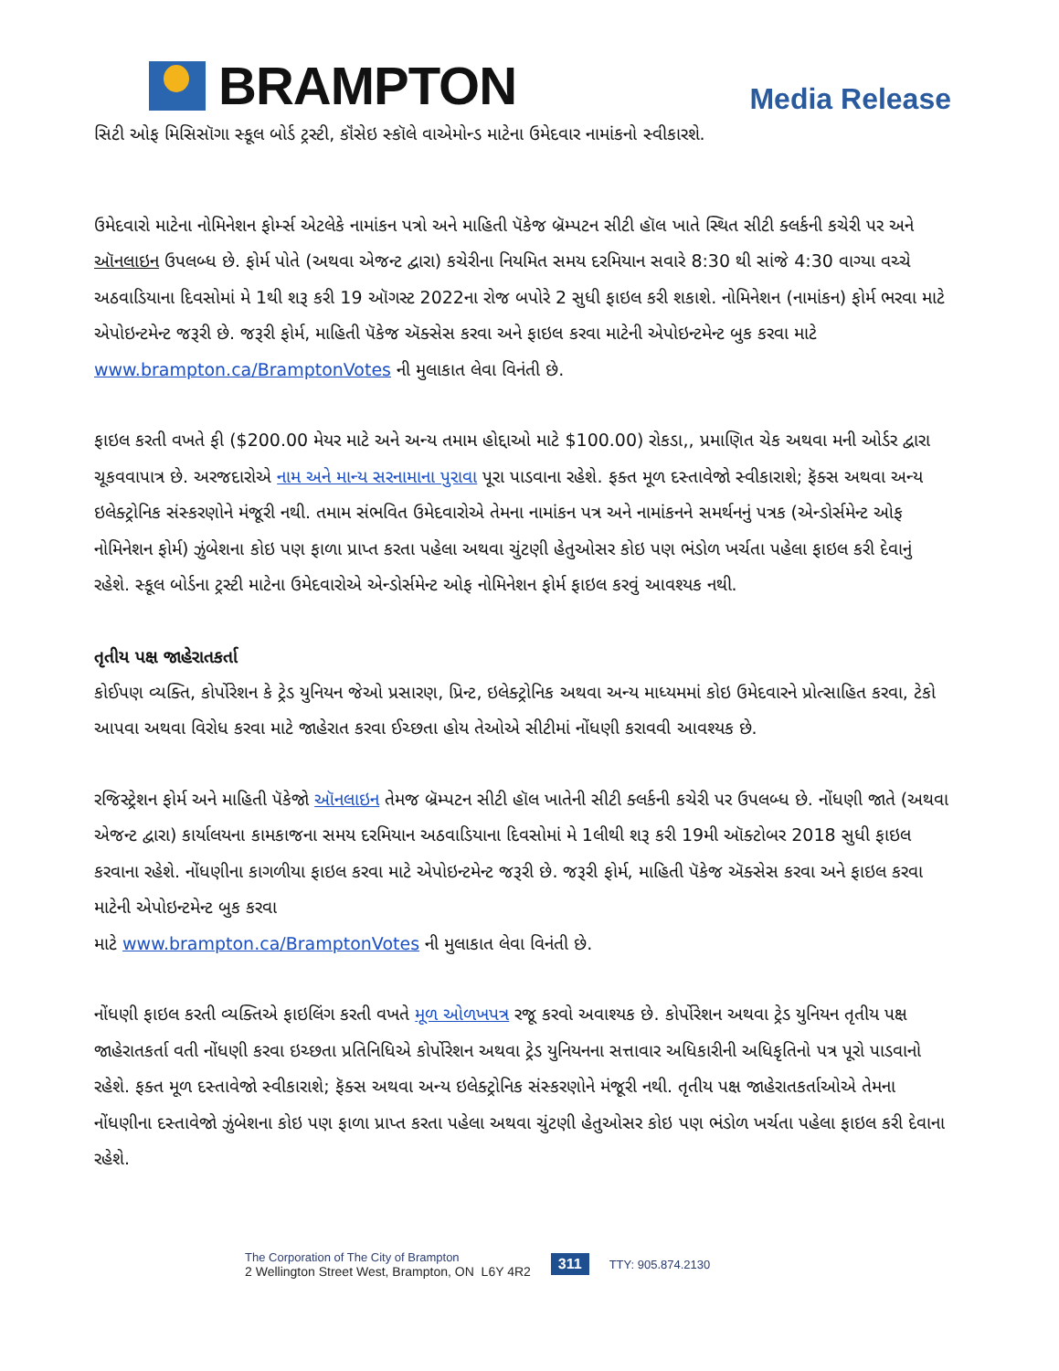BRAMPTON
Media Release
સિટી ઓફ મિસિસૉગા સ્કૂલ બોર્ડ ટ્રસ્ટી, કૉંસેઇ સ્કૉલે વાએમોન્ડ માટેના ઉમેદવાર નામાંકનો સ્વીકારશે.
ઉમેદવારો માટેના નોમિનેશન ફોર્મ્સ એટલેકે નામાંકન પત્રો અને માહિતી પૅકેજ બ્રૅમ્પટન સીટી હૉલ ખાતે સ્થિત સીટી ક્લર્કની કચેરી પર અને ઑનલાઇન ઉપલબ્ધ છે. ફોર્મ પોતે (અથવા એજન્ટ દ્વારા) કચેરીના નિયમિત સમય દરમિયાન સવારે 8:30 થી સાંજે 4:30 વાગ્યા વચ્ચે અઠવાડિયાના દિવસોમાં મે 1થી શરૂ કરી 19 ઑગસ્ટ 2022ના રોજ બપોરે 2 સુધી ફાઇલ કરી શકાશે. નોમિનેશન (નામાંકન) ફોર્મ ભરવા માટે એપોઇન્ટમેન્ટ જરૂરી છે. જરૂરી ફોર્મ, માહિતી પૅકેજ ઍક્સેસ કરવા અને ફાઇલ કરવા માટેની એપોઇન્ટમેન્ટ બુક કરવા માટે www.brampton.ca/BramptonVotes ની મુલાકાત લેવા વિનંતી છે.
ફાઇલ કરતી વખતે ફી ($200.00 મેયર માટે અને અન્ય તમામ હોદ્દાઓ માટે $100.00) રોકડા,, પ્રમાણિત ચેક અથવા મની ઓર્ડર દ્વારા ચૂકવવાપાત્ર છે. અરજદારોએ નામ અને માન્ય સરનામાના પુરાવા પૂરા પાડવાના રહેશે. ફક્ત મૂળ દસ્તાવેજો સ્વીકારાશે; ફૅક્સ અથવા અન્ય ઇલેક્ટ્રોનિક સંસ્કરણોને મંજૂરી નથી. તમામ સંભવિત ઉમેદવારોએ તેમના નામાંકન પત્ર અને નામાંકનને સમર્થનનું પત્રક (એન્ડોર્સમેન્ટ ઓફ નોમિનેશન ફોર્મ) ઝુંબેશના કોઇ પણ ફાળા પ્રાપ્ત કરતા પહેલા અથવા ચુંટણી હેતુઓસર કોઇ પણ ભંડોળ ખર્ચતા પહેલા ફાઇલ કરી દેવાનું રહેશે. સ્કૂલ બોર્ડના ટ્રસ્ટી માટેના ઉમેદવારોએ એન્ડોર્સમેન્ટ ઓફ નોમિનેશન ફોર્મ ફાઇલ કરવું આવશ્યક નથી.
તૃતીય પક્ષ જાહેરાતકર્તા
કોઈપણ વ્યક્તિ, કોર્પોરેશન કે ટ્રેડ યુનિયન જેઓ પ્રસારણ, પ્રિન્ટ, ઇલેક્ટ્રોનિક અથવા અન્ય માધ્યમમાં કોઇ ઉમેદવારને પ્રોત્સાહિત કરવા, ટેકો આપવા અથવા વિરોધ કરવા માટે જાહેરાત કરવા ઈચ્છતા હોય તેઓએ સીટીમાં નોંધણી કરાવવી આવશ્યક છે.
રજિસ્ટ્રેશન ફોર્મ અને માહિતી પૅકેજો ઑનલાઇન તેમજ બ્રૅમ્પટન સીટી હૉલ ખાતેની સીટી ક્લર્કની કચેરી પર ઉપલબ્ધ છે. નોંધણી જાતે (અથવા એજન્ટ દ્વારા) કાર્યાલયના કામકાજના સમય દરમિયાન અઠવાડિયાના દિવસોમાં મે 1લીથી શરૂ કરી 19મી ઑક્ટોબર 2018 સુધી ફાઇલ કરવાના રહેશે. નોંધણીના કાગળીયા ફાઇલ કરવા માટે એપોઇન્ટમેન્ટ જરૂરી છે. જરૂરી ફોર્મ, માહિતી પૅકેજ ઍક્સેસ કરવા અને ફાઇલ કરવા માટેની એપોઇન્ટમેન્ટ બુક કરવા
માટે www.brampton.ca/BramptonVotes ની મુલાકાત લેવા વિનંતી છે.
નોંધણી ફાઇલ કરતી વ્યક્તિએ ફાઇલિંગ કરતી વખતે મૂળ ઓળખપત્ર રજૂ કરવો અવાશ્યક છે. કોર્પોરેશન અથવા ટ્રેડ યુનિયન તૃતીય પક્ષ જાહેરાતકર્તા વતી નોંધણી કરવા ઇચ્છતા પ્રતિનિધિએ કોર્પોરેશન અથવા ટ્રેડ યુનિયનના સત્તાવાર અધિકારીની અધિકૃતિનો પત્ર પૂરો પાડવાનો રહેશે. ફક્ત મૂળ દસ્તાવેજો સ્વીકારાશે; ફૅક્સ અથવા અન્ય ઇલેક્ટ્રોનિક સંસ્કરણોને મંજૂરી નથી. તૃતીય પક્ષ જાહેરાતકર્તાઓએ તેમના નોંધણીના દસ્તાવેજો ઝુંબેશના કોઇ પણ ફાળા પ્રાપ્ત કરતા પહેલા અથવા ચુંટણી હેતુઓસર કોઇ પણ ભંડોળ ખર્ચતા પહેલા ફાઇલ કરી દેવાના રહેશે.
The Corporation of The City of Brampton
2 Wellington Street West, Brampton, ON L6Y 4R2
311 TTY: 905.874.2130